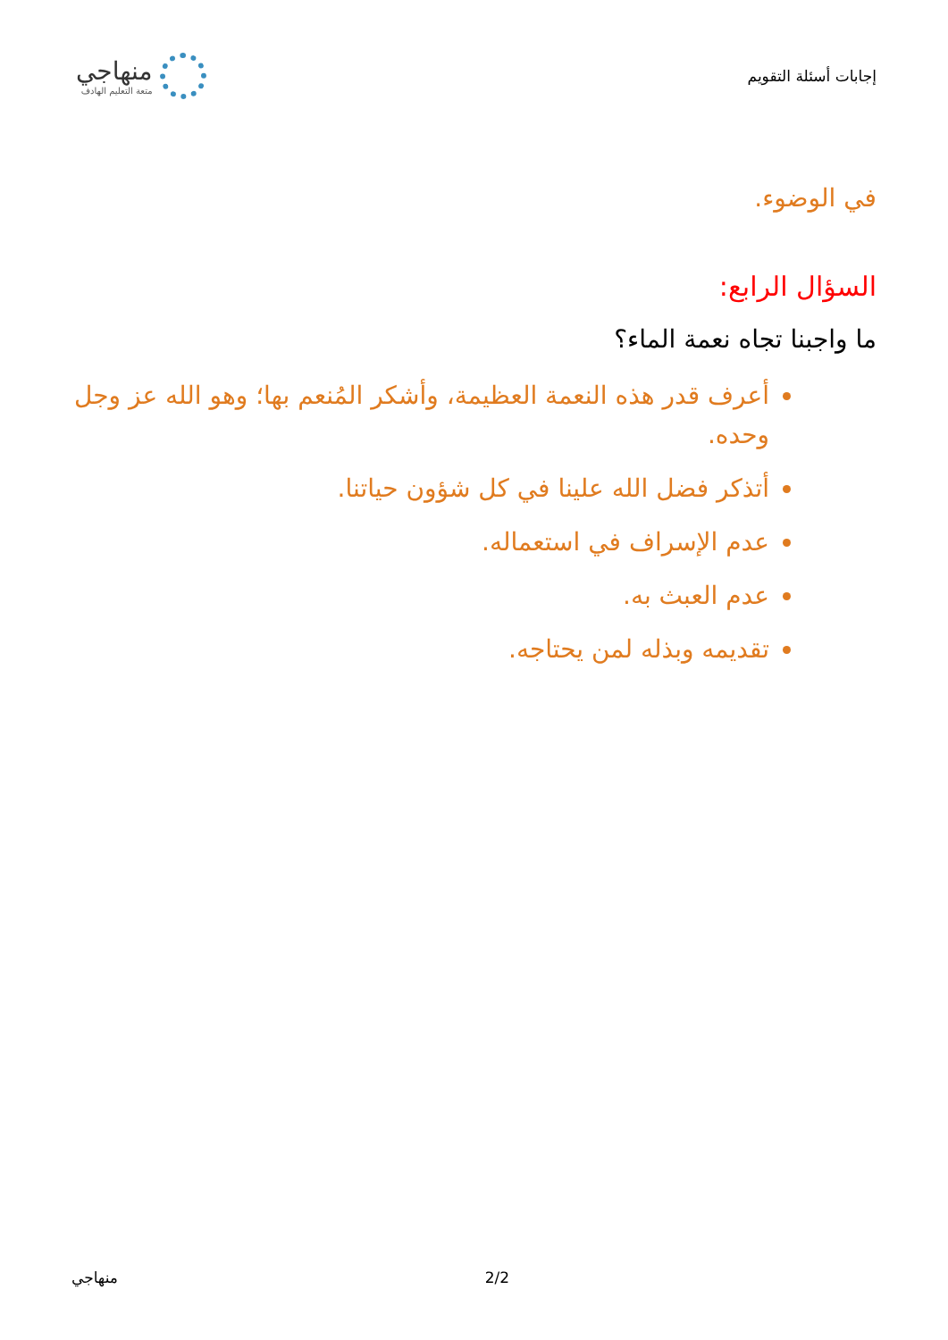إجابات أسئلة التقويم
منهاجي
متعة التعليم الهادف
في الوضوء.
السؤال الرابع:
ما واجبنا تجاه نعمة الماء؟
أعرف قدر هذه النعمة العظيمة، وأشكر المُنعم بها؛ وهو الله عز وجل وحده.
أتذكر فضل الله علينا في كل شؤون حياتنا.
عدم الإسراف في استعماله.
عدم العبث به.
تقديمه وبذله لمن يحتاجه.
منهاجي 2/2